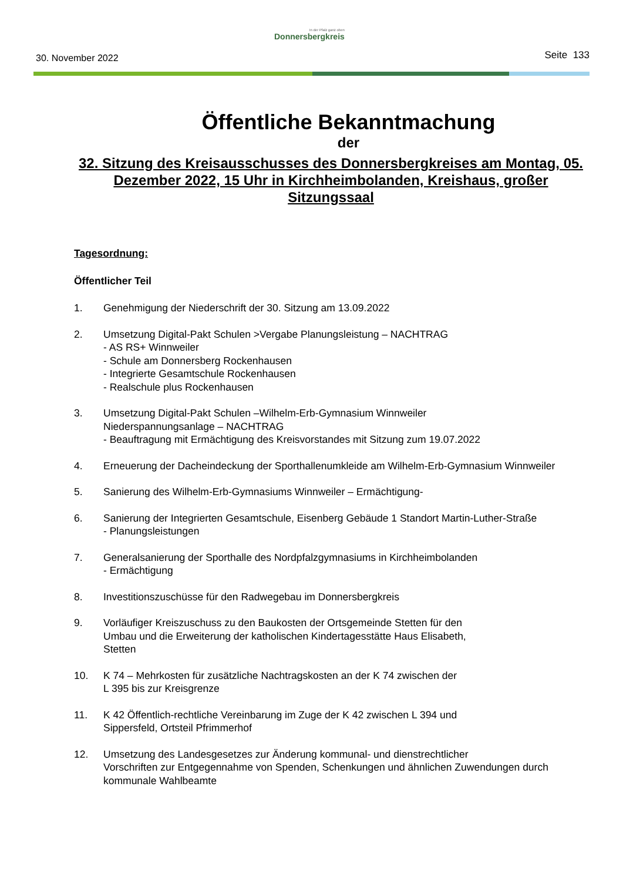30. November 2022
In der Pfalz ganz oben
Donnersbergkreis
Seite 133
Öffentliche Bekanntmachung
der
32. Sitzung des Kreisausschusses des Donnersbergkreises am Montag, 05. Dezember 2022, 15 Uhr in Kirchheimbolanden, Kreishaus, großer Sitzungssaal
Tagesordnung:
Öffentlicher Teil
1. Genehmigung der Niederschrift der 30. Sitzung am 13.09.2022
2. Umsetzung Digital-Pakt Schulen >Vergabe Planungsleistung – NACHTRAG
- AS RS+ Winnweiler
- Schule am Donnersberg Rockenhausen
- Integrierte Gesamtschule Rockenhausen
- Realschule plus Rockenhausen
3. Umsetzung Digital-Pakt Schulen –Wilhelm-Erb-Gymnasium Winnweiler
Niederspannungsanlage – NACHTRAG
- Beauftragung mit Ermächtigung des Kreisvorstandes mit Sitzung zum 19.07.2022
4. Erneuerung der Dacheindeckung der Sporthallenumkleide am Wilhelm-Erb-Gymnasium Winnweiler
5. Sanierung des Wilhelm-Erb-Gymnasiums Winnweiler – Ermächtigung-
6. Sanierung der Integrierten Gesamtschule, Eisenberg Gebäude 1 Standort Martin-Luther-Straße
- Planungsleistungen
7. Generalsanierung der Sporthalle des Nordpfalzgymnasiums in Kirchheimbolanden
- Ermächtigung
8. Investitionszuschüsse für den Radwegebau im Donnersbergkreis
9. Vorläufiger Kreiszuschuss zu den Baukosten der Ortsgemeinde Stetten für den
Umbau und die Erweiterung der katholischen Kindertagesstätte Haus Elisabeth,
Stetten
10. K 74 – Mehrkosten für zusätzliche Nachtragskosten an der K 74 zwischen der
L 395 bis zur Kreisgrenze
11. K 42 Öffentlich-rechtliche Vereinbarung im Zuge der K 42 zwischen L 394 und
Sippersfeld, Ortsteil Pfrimmerhof
12. Umsetzung des Landesgesetzes zur Änderung kommunal- und dienstrechtlicher
Vorschriften zur Entgegennahme von Spenden, Schenkungen und ähnlichen Zuwendungen durch kommunale Wahlbeamte